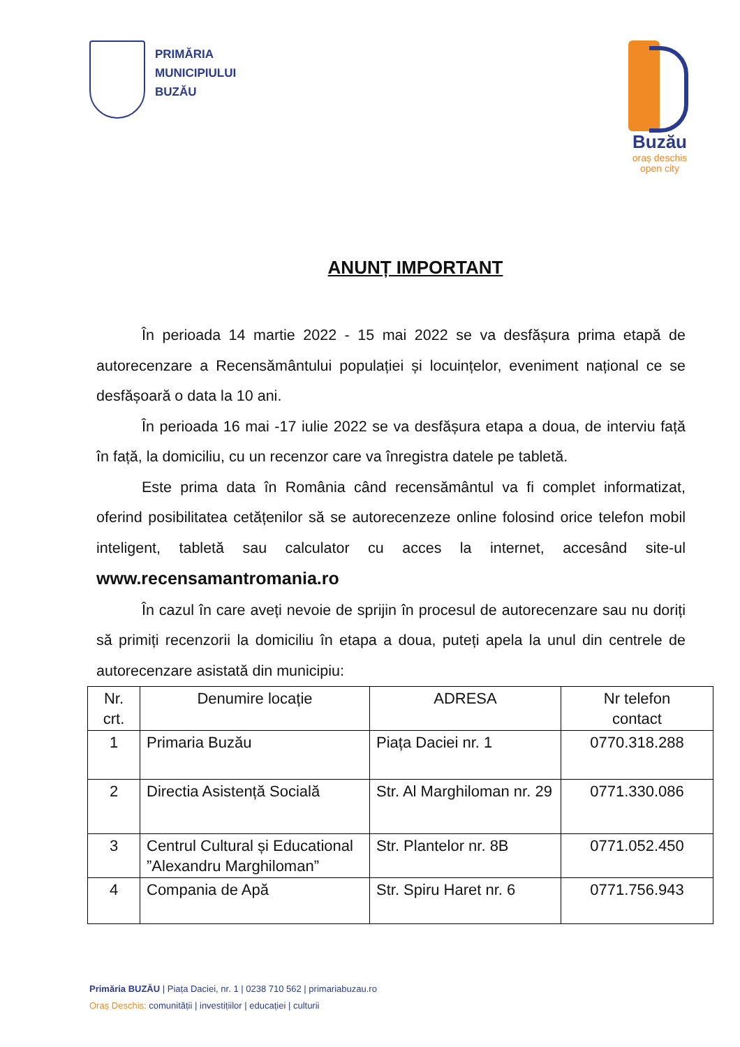PRIMĂRIA
MUNICIPIULUI
BUZĂU
Buzău
oraș deschis
open city
ANUNȚ IMPORTANT
În perioada 14 martie 2022 - 15 mai 2022 se va desfășura prima etapă de autorecenzare a Recensământului populației și locuințelor, eveniment național ce se desfășoară o data la 10 ani.
În perioada 16 mai -17 iulie 2022 se va desfășura etapa a doua, de interviu față în față, la domiciliu, cu un recenzor care va înregistra datele pe tabletă.
Este prima data în România când recensământul va fi complet informatizat, oferind posibilitatea cetățenilor să se autorecenzeze online folosind orice telefon mobil inteligent, tabletă sau calculator cu acces la internet, accesând site-ul www.recensamantromania.ro
În cazul în care aveți nevoie de sprijin în procesul de autorecenzare sau nu doriți să primiți recenzorii la domiciliu în etapa a doua, puteți apela la unul din centrele de autorecenzare asistată din municipiu:
| Nr. crt. | Denumire locație | ADRESA | Nr telefon contact |
| --- | --- | --- | --- |
| 1 | Primaria Buzău | Piața Daciei nr. 1 | 0770.318.288 |
| 2 | Directia Asistență Socială | Str. Al Marghiloman nr. 29 | 0771.330.086 |
| 3 | Centrul Cultural și Educational ”Alexandru Marghiloman” | Str. Plantelor nr. 8B | 0771.052.450 |
| 4 | Compania de Apă | Str. Spiru Haret nr. 6 | 0771.756.943 |
Primăria BUZĂU | Piața Daciei, nr. 1 | 0238 710 562 | primariabuzau.ro
Oraș Deschis: comunității | investițiilor | educației | culturii